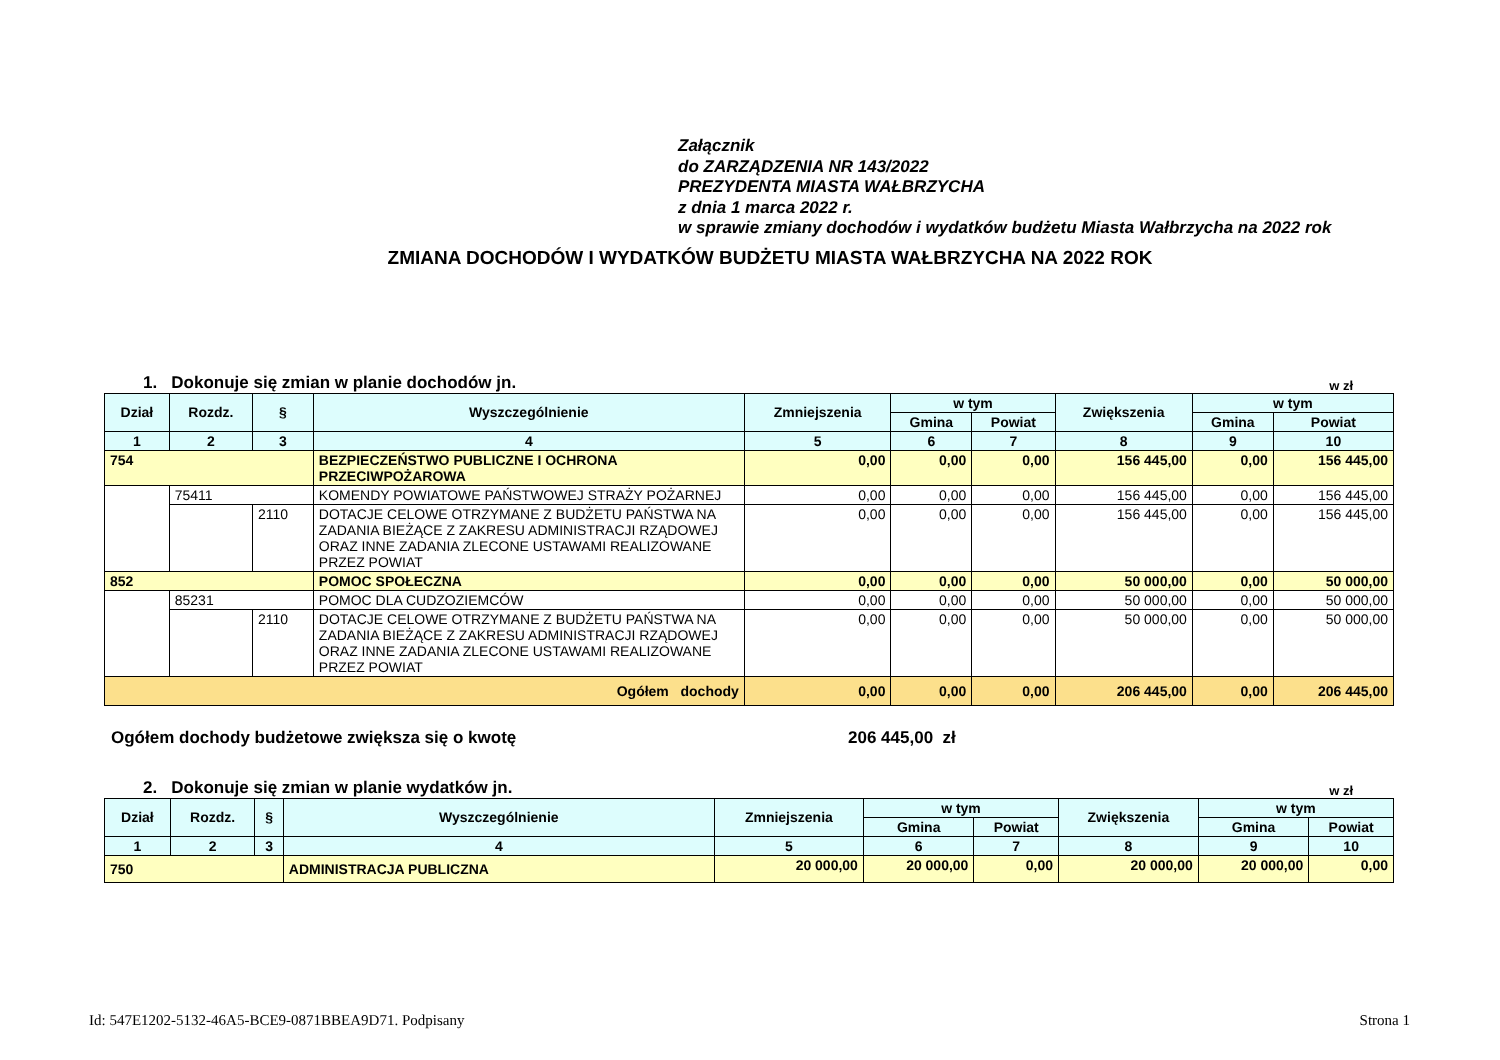Załącznik
do ZARZĄDZENIA NR 143/2022
PREZYDENTA MIASTA WAŁBRZYCHA
z dnia 1 marca 2022 r.
w sprawie zmiany dochodów i wydatków budżetu Miasta Wałbrzycha na 2022 rok
ZMIANA DOCHODÓW I WYDATKÓW BUDŻETU MIASTA WAŁBRZYCHA NA 2022 ROK
1. Dokonuje się zmian w planie dochodów jn. w zł
| Dział | Rozdz. | § | Wyszczególnienie | Zmniejszenia | w tym | | Zwiększenia | w tym | |
| --- | --- | --- | --- | --- | --- | --- | --- | --- | --- |
| | | | | | Gmina | Powiat | | Gmina | Powiat |
| 1 | 2 | 3 | 4 | 5 | 6 | 7 | 8 | 9 | 10 |
| 754 | | | BEZPIECZEŃSTWO PUBLICZNE I OCHRONA PRZECIWPOŻAROWA | 0,00 | 0,00 | 0,00 | 156 445,00 | 0,00 | 156 445,00 |
| | 75411 | | KOMENDY POWIATOWE PAŃSTWOWEJ STRAŻY POŻARNEJ | 0,00 | 0,00 | 0,00 | 156 445,00 | 0,00 | 156 445,00 |
| | | 2110 | DOTACJE CELOWE OTRZYMANE Z BUDŻETU PAŃSTWA NA ZADANIA BIEŻĄCE Z ZAKRESU ADMINISTRACJI RZĄDOWEJ ORAZ INNE ZADANIA ZLECONE USTAWAMI REALIZOWANE PRZEZ POWIAT | 0,00 | 0,00 | 0,00 | 156 445,00 | 0,00 | 156 445,00 |
| 852 | | | POMOC SPOŁECZNA | 0,00 | 0,00 | 0,00 | 50 000,00 | 0,00 | 50 000,00 |
| | 85231 | | POMOC DLA CUDZOZIEMCÓW | 0,00 | 0,00 | 0,00 | 50 000,00 | 0,00 | 50 000,00 |
| | | 2110 | DOTACJE CELOWE OTRZYMANE Z BUDŻETU PAŃSTWA NA ZADANIA BIEŻĄCE Z ZAKRESU ADMINISTRACJI RZĄDOWEJ ORAZ INNE ZADANIA ZLECONE USTAWAMI REALIZOWANE PRZEZ POWIAT | 0,00 | 0,00 | 0,00 | 50 000,00 | 0,00 | 50 000,00 |
| Ogółem dochody | | | | 0,00 | 0,00 | 0,00 | 206 445,00 | 0,00 | 206 445,00 |
Ogółem dochody budżetowe zwiększa się o kwotę 206 445,00 zł
2. Dokonuje się zmian w planie wydatków jn. w zł
| Dział | Rozdz. | § | Wyszczególnienie | Zmniejszenia | w tym | | Zwiększenia | w tym | |
| --- | --- | --- | --- | --- | --- | --- | --- | --- | --- |
| | | | | | Gmina | Powiat | | Gmina | Powiat |
| 1 | 2 | 3 | 4 | 5 | 6 | 7 | 8 | 9 | 10 |
| 750 | | | ADMINISTRACJA PUBLICZNA | 20 000,00 | 20 000,00 | 0,00 | 20 000,00 | 20 000,00 | 0,00 |
Id: 547E1202-5132-46A5-BCE9-0871BBEA9D71. Podpisany Strona 1